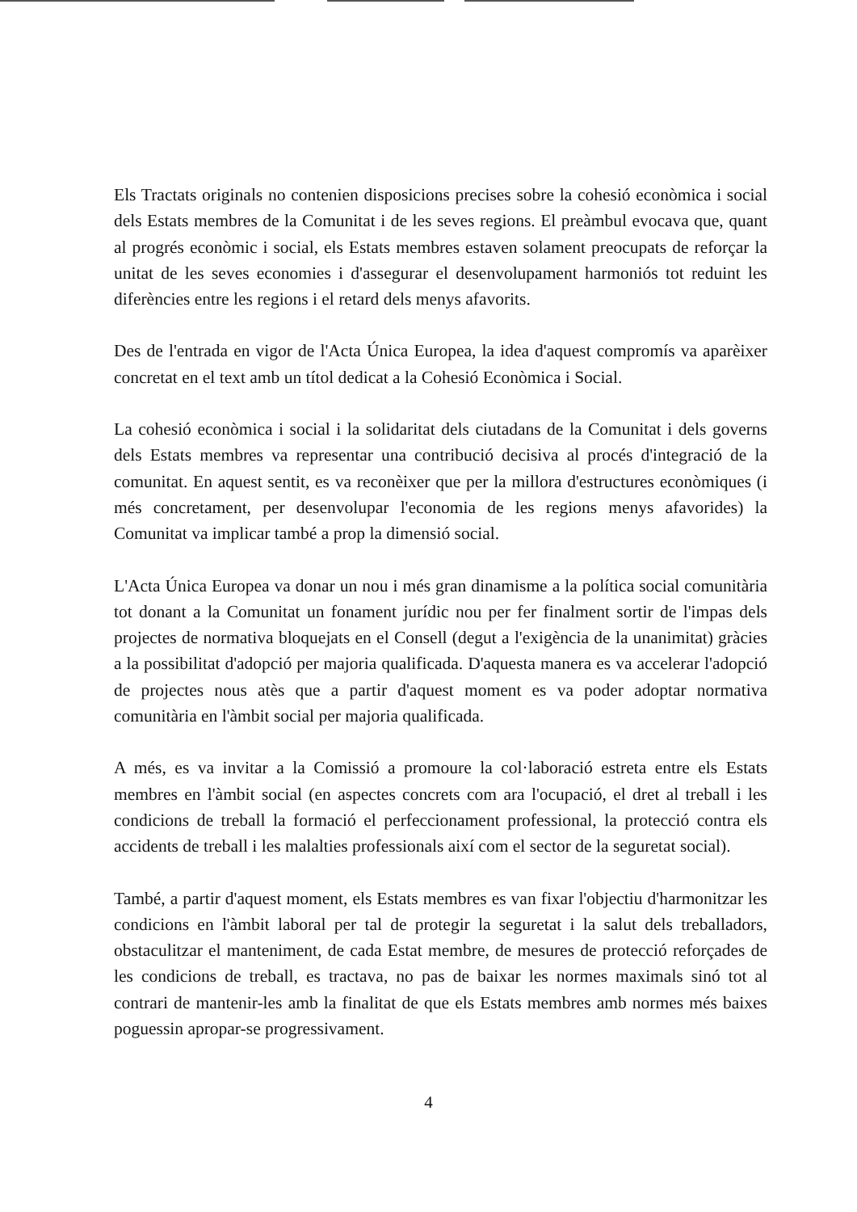Els Tractats originals no contenien disposicions precises sobre la cohesió econòmica i social dels Estats membres de la Comunitat i de les seves regions. El preàmbul evocava que, quant al progrés econòmic i social, els Estats membres estaven solament preocupats de reforçar la unitat de les seves economies i d'assegurar el desenvolupament harmoniós tot reduint les diferències entre les regions i el retard dels menys afavorits.
Des de l'entrada en vigor de l'Acta Única Europea, la idea d'aquest compromís va aparèixer concretat en el text amb un títol dedicat a la Cohesió Econòmica i Social.
La cohesió econòmica i social i la solidaritat dels ciutadans de la Comunitat i dels governs dels Estats membres va representar una contribució decisiva al procés d'integració de la comunitat. En aquest sentit, es va reconèixer que per la millora d'estructures econòmiques (i més concretament, per desenvolupar l'economia de les regions menys afavorides) la Comunitat va implicar també a prop la dimensió social.
L'Acta Única Europea va donar un nou i més gran dinamisme a la política social comunitària tot donant a la Comunitat un fonament jurídic nou per fer finalment sortir de l'impas dels projectes de normativa bloquejats en el Consell (degut a l'exigència de la unanimitat) gràcies a la possibilitat d'adopció per majoria qualificada. D'aquesta manera es va accelerar l'adopció de projectes nous atès que a partir d'aquest moment es va poder adoptar normativa comunitària en l'àmbit social per majoria qualificada.
A més, es va invitar a la Comissió a promoure la col·laboració estreta entre els Estats membres en l'àmbit social (en aspectes concrets com ara l'ocupació, el dret al treball i les condicions de treball la formació el perfeccionament professional, la protecció contra els accidents de treball i les malalties professionals així com el sector de la seguretat social).
També, a partir d'aquest moment, els Estats membres es van fixar l'objectiu d'harmonitzar les condicions en l'àmbit laboral per tal de protegir la seguretat i la salut dels treballadors, obstaculitzar el manteniment, de cada Estat membre, de mesures de protecció reforçades de les condicions de treball, es tractava, no pas de baixar les normes maximals sinó tot al contrari de mantenir-les amb la finalitat de que els Estats membres amb normes més baixes poguessin apropar-se progressivament.
4